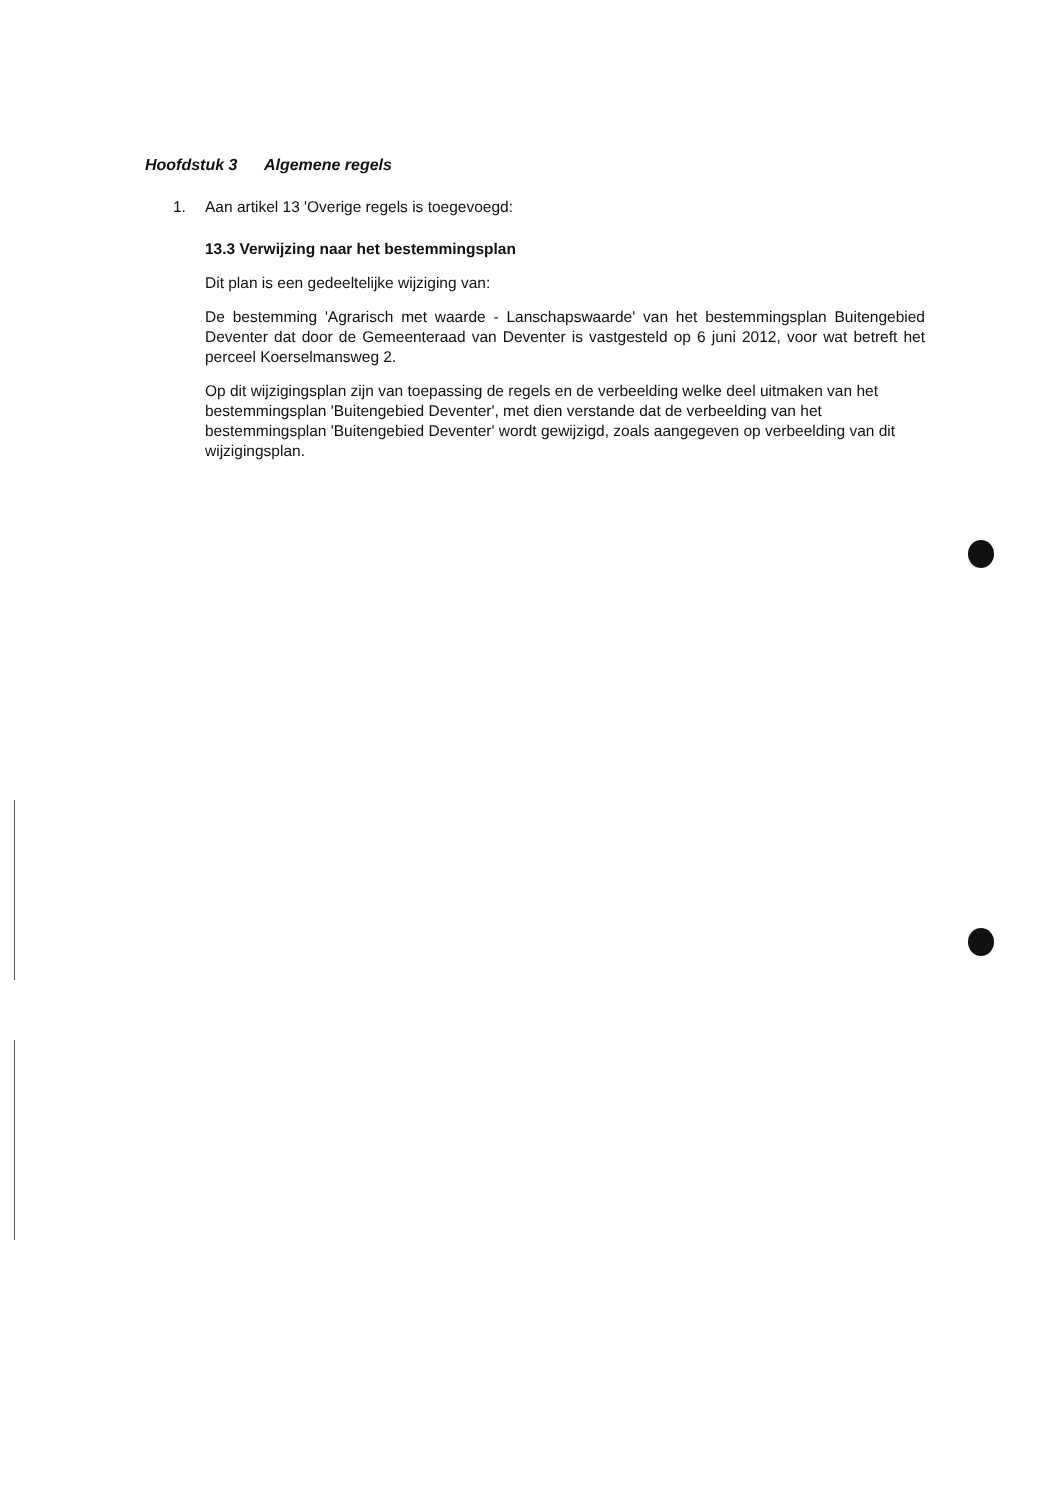Hoofdstuk 3 Algemene regels
1. Aan artikel 13 'Overige regels is toegevoegd:
13.3 Verwijzing naar het bestemmingsplan
Dit plan is een gedeeltelijke wijziging van:
De bestemming 'Agrarisch met waarde - Lanschapswaarde' van het bestemmingsplan Buitengebied Deventer dat door de Gemeenteraad van Deventer is vastgesteld op 6 juni 2012, voor wat betreft het perceel Koerselmansweg 2.
Op dit wijzigingsplan zijn van toepassing de regels en de verbeelding welke deel uitmaken van het bestemmingsplan 'Buitengebied Deventer', met dien verstande dat de verbeelding van het bestemmingsplan 'Buitengebied Deventer' wordt gewijzigd, zoals aangegeven op verbeelding van dit wijzigingsplan.